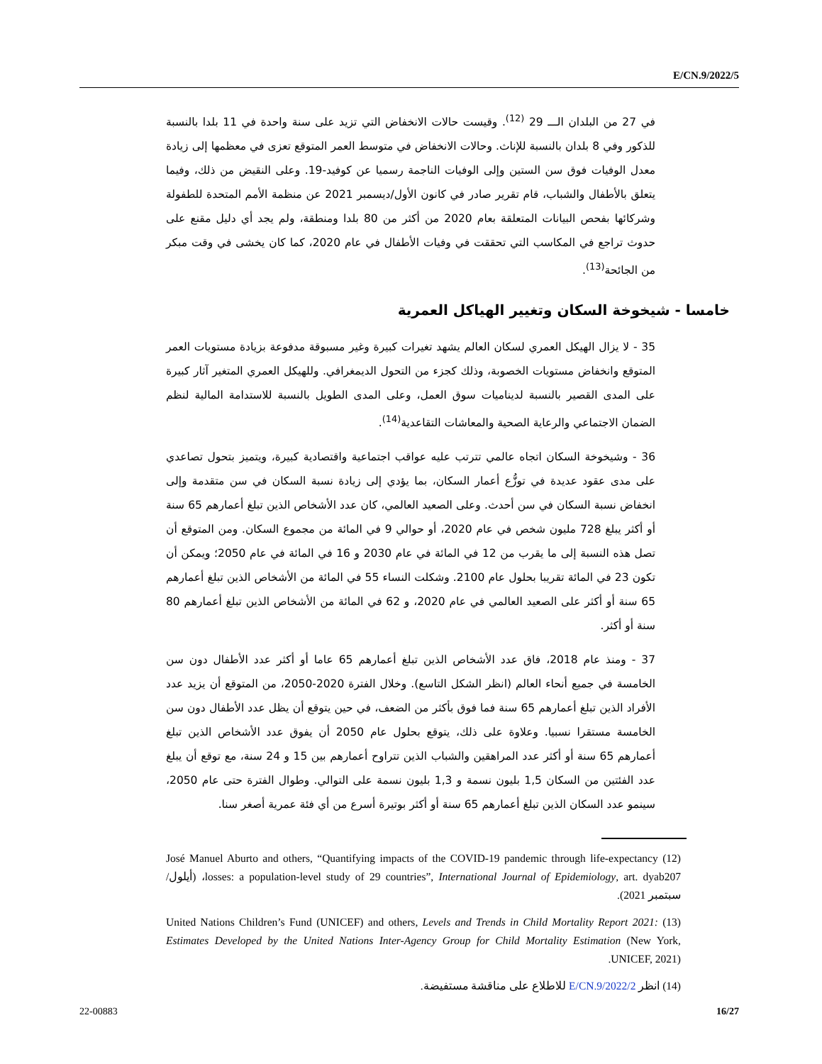E/CN.9/2022/5
في 27 من البلدان الـــ 29 <sup>(12)</sup>. وقيست حالات الانخفاض التي تزيد على سنة واحدة في 11 بلدا بالنسبة للذكور وفي 8 بلدان بالنسبة للإناث. وحالات الانخفاض في متوسط العمر المتوقع تعزى في معظمها إلى زيادة معدل الوفيات فوق سن الستين وإلى الوفيات الناجمة رسميا عن كوفيد-19. وعلى النقيض من ذلك، وفيما يتعلق بالأطفال والشباب، قام تقرير صادر في كانون الأول/ديسمبر 2021 عن منظمة الأمم المتحدة للطفولة وشركائها بفحص البيانات المتعلقة بعام 2020 من أكثر من 80 بلدا ومنطقة، ولم يجد أي دليل مقنع على حدوث تراجع في المكاسب التي تحققت في وفيات الأطفال في عام 2020، كما كان يخشى في وقت مبكر من الجائحة<sup>(13)</sup>.
خامسا - شيخوخة السكان وتغيير الهياكل العمرية
35 - لا يزال الهيكل العمري لسكان العالم يشهد تغيرات كبيرة وغير مسبوقة مدفوعة بزيادة مستويات العمر المتوقع وانخفاض مستويات الخصوبة، وذلك كجزء من التحول الديمغرافي. وللهيكل العمري المتغير آثار كبيرة على المدى القصير بالنسبة لديناميات سوق العمل، وعلى المدى الطويل بالنسبة للاستدامة المالية لنظم الضمان الاجتماعي والرعاية الصحية والمعاشات التقاعدية<sup>(14)</sup>.
36 - وشيخوخة السكان اتجاه عالمي تترتب عليه عواقب اجتماعية واقتصادية كبيرة، ويتميز بتحول تصاعدي على مدى عقود عديدة في توزُّع أعمار السكان، بما يؤدي إلى زيادة نسبة السكان في سن متقدمة وإلى انخفاض نسبة السكان في سن أحدث. وعلى الصعيد العالمي، كان عدد الأشخاص الذين تبلغ أعمارهم 65 سنة أو أكثر يبلغ 728 مليون شخص في عام 2020، أو حوالي 9 في المائة من مجموع السكان. ومن المتوقع أن تصل هذه النسبة إلى ما يقرب من 12 في المائة في عام 2030 و 16 في المائة في عام 2050؛ ويمكن أن تكون 23 في المائة تقريبا بحلول عام 2100. وشكلت النساء 55 في المائة من الأشخاص الذين تبلغ أعمارهم 65 سنة أو أكثر على الصعيد العالمي في عام 2020، و 62 في المائة من الأشخاص الذين تبلغ أعمارهم 80 سنة أو أكثر.
37 - ومنذ عام 2018، فاق عدد الأشخاص الذين تبلغ أعمارهم 65 عاما أو أكثر عدد الأطفال دون سن الخامسة في جميع أنحاء العالم (انظر الشكل التاسع). وخلال الفترة 2020-2050، من المتوقع أن يزيد عدد الأفراد الذين تبلغ أعمارهم 65 سنة فما فوق بأكثر من الضعف، في حين يتوقع أن يظل عدد الأطفال دون سن الخامسة مستقرا نسبيا. وعلاوة على ذلك، يتوقع بحلول عام 2050 أن يفوق عدد الأشخاص الذين تبلغ أعمارهم 65 سنة أو أكثر عدد المراهقين والشباب الذين تتراوح أعمارهم بين 15 و 24 سنة، مع توقع أن يبلغ عدد الفئتين من السكان 1,5 بليون نسمة و 1,3 بليون نسمة على التوالي. وطوال الفترة حتى عام 2050، سينمو عدد السكان الذين تبلغ أعمارهم 65 سنة أو أكثر بوتيرة أسرع من أي فئة عمرية أصغر سنا.
(12) José Manuel Aburto and others, “Quantifying impacts of the COVID-19 pandemic through life-expectancy losses: a population-level study of 29 countries”, International Journal of Epidemiology, art. dyab207، (أيلول/سبتمبر 2021).
(13) United Nations Children’s Fund (UNICEF) and others, Levels and Trends in Child Mortality Report 2021: Estimates Developed by the United Nations Inter-Agency Group for Child Mortality Estimation (New York, UNICEF, 2021).
(14) انظر E/CN.9/2022/2 للاطلاع على مناقشة مستفيضة.
22-00883 16/27